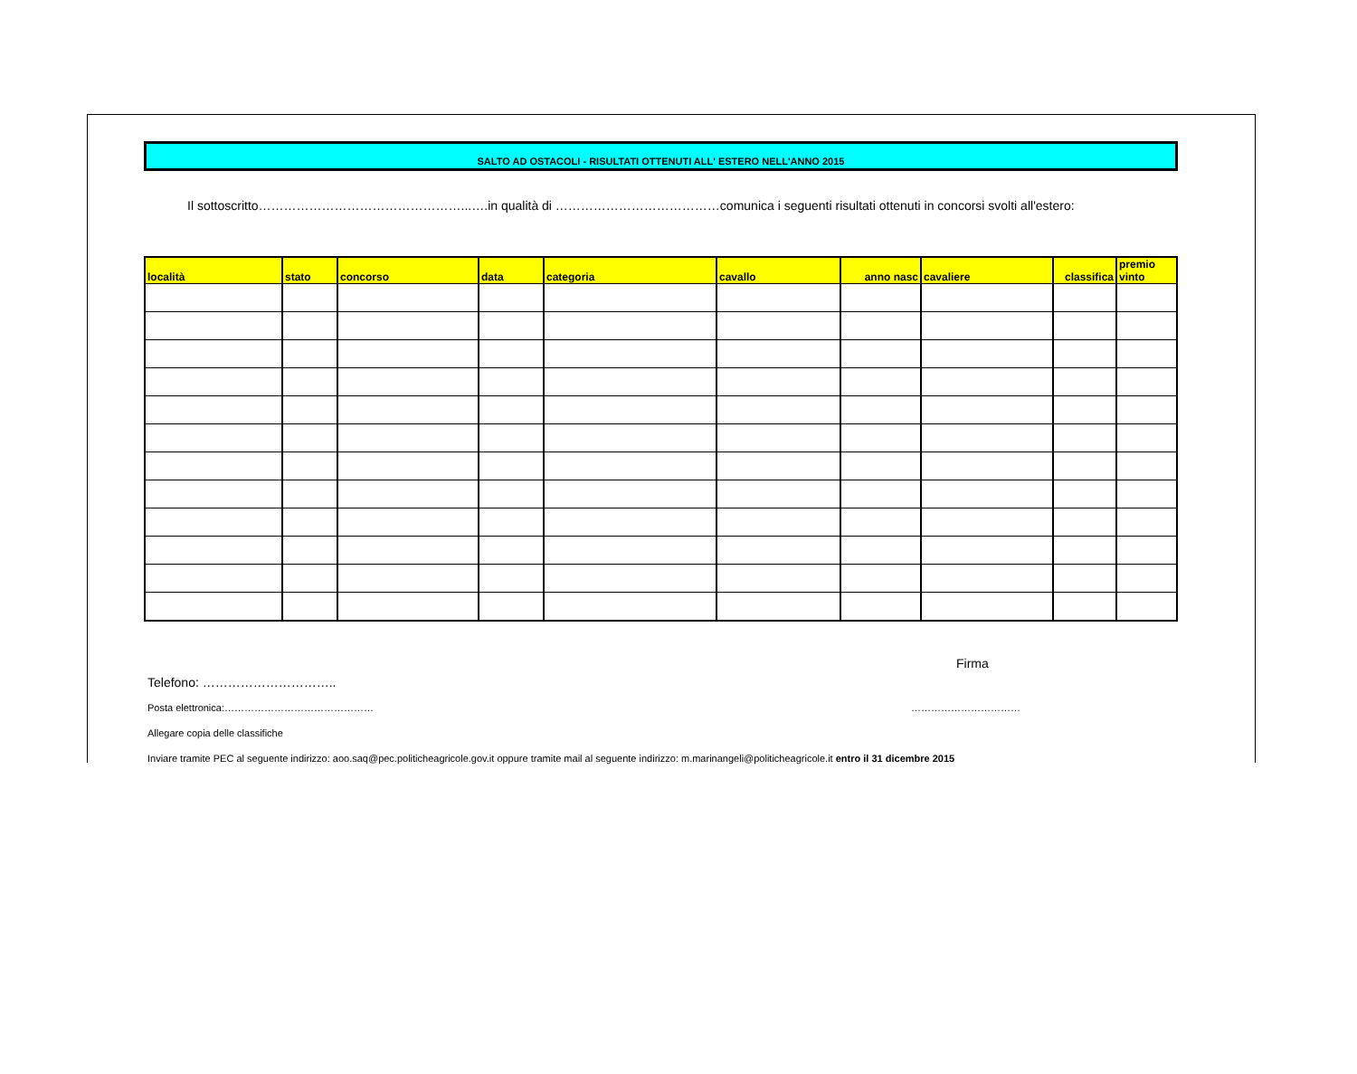SALTO AD OSTACOLI - RISULTATI OTTENUTI ALL' ESTERO NELL'ANNO 2015
Il sottoscritto…………………………………………...….in qualità di …………………………………comunica i seguenti risultati ottenuti in concorsi svolti all'estero:
| località | stato | concorso | data | categoria | cavallo | anno nasc | cavaliere | classifica | premio vinto |
| --- | --- | --- | --- | --- | --- | --- | --- | --- | --- |
Firma
Telefono: …………………………..
Posta elettronica:……………………………………… ……………………………
Allegare copia delle classifiche
Inviare tramite PEC al seguente indirizzo: aoo.saq@pec.politicheagricole.gov.it oppure tramite mail al seguente indirizzo: m.marinangeli@politicheagricole.it entro il 31 dicembre 2015